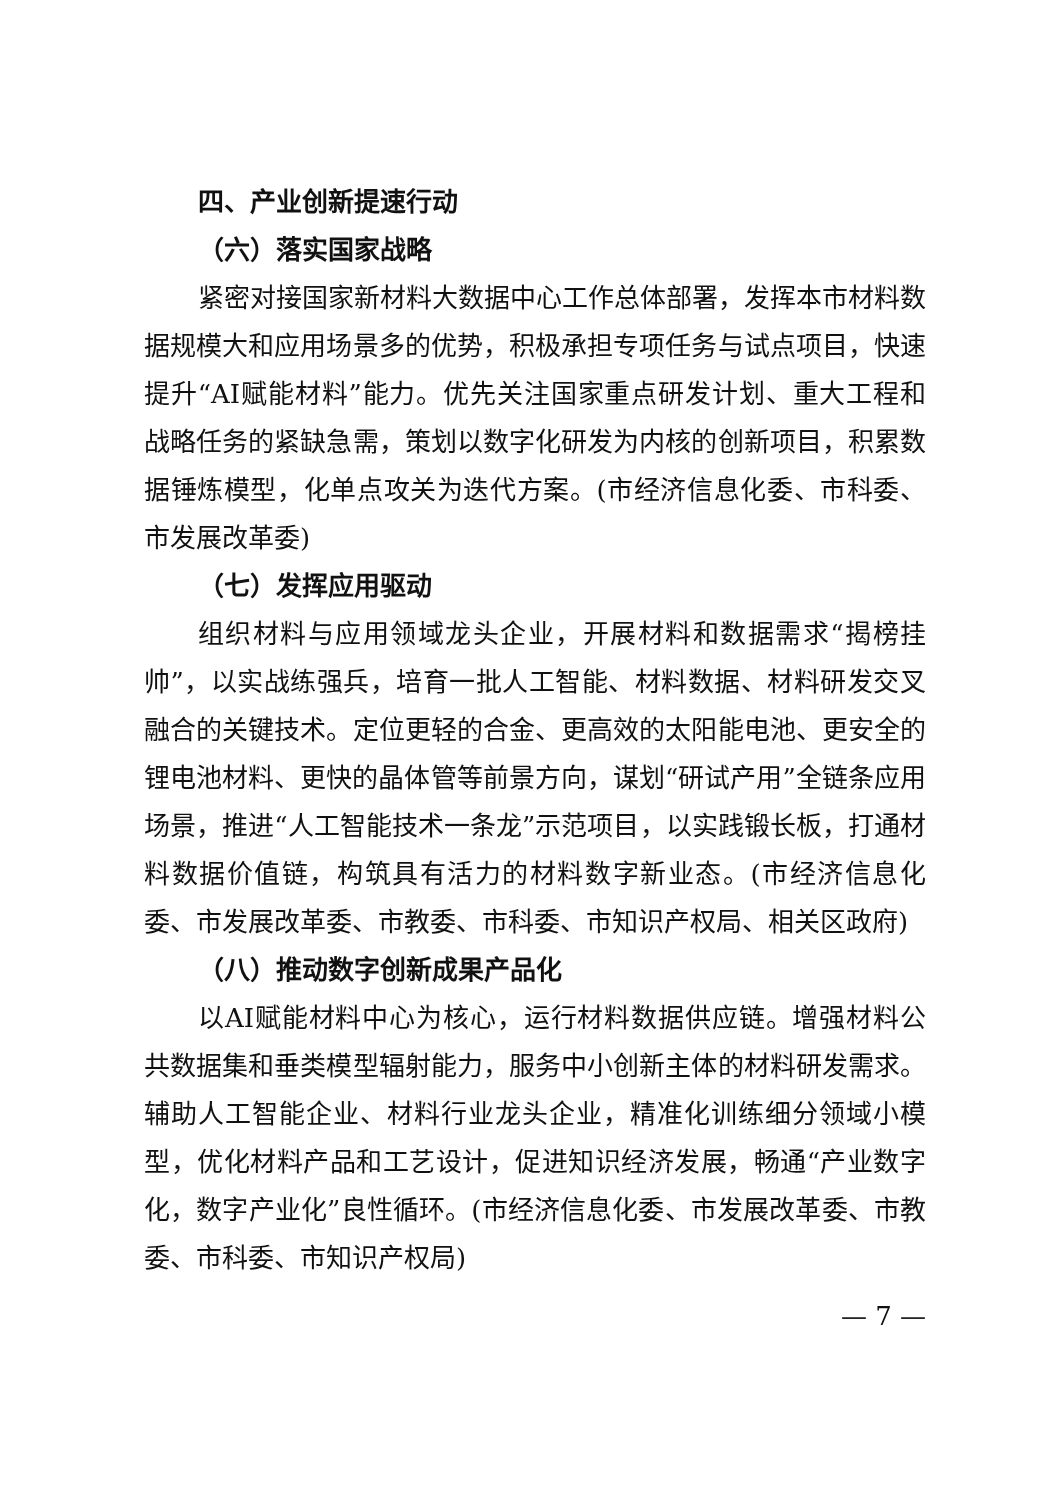四、产业创新提速行动
（六）落实国家战略
紧密对接国家新材料大数据中心工作总体部署，发挥本市材料数据规模大和应用场景多的优势，积极承担专项任务与试点项目，快速提升“AI赋能材料”能力。优先关注国家重点研发计划、重大工程和战略任务的紧缺急需，策划以数字化研发为内核的创新项目，积累数据锤炼模型，化单点攻关为迭代方案。(市经济信息化委、市科委、市发展改革委)
（七）发挥应用驱动
组织材料与应用领域龙头企业，开展材料和数据需求“揭榜挂帅”，以实战练强兵，培育一批人工智能、材料数据、材料研发交叉融合的关键技术。定位更轻的合金、更高效的太阳能电池、更安全的锂电池材料、更快的晶体管等前景方向，谋划“研试产用”全链条应用场景，推进“人工智能技术一条龙”示范项目，以实践锻长板，打通材料数据价值链，构筑具有活力的材料数字新业态。(市经济信息化委、市发展改革委、市教委、市科委、市知识产权局、相关区政府)
（八）推动数字创新成果产品化
以AI赋能材料中心为核心，运行材料数据供应链。增强材料公共数据集和垂类模型辐射能力，服务中小创新主体的材料研发需求。辅助人工智能企业、材料行业龙头企业，精准化训练细分领域小模型，优化材料产品和工艺设计，促进知识经济发展，畅通“产业数字化，数字产业化”良性循环。(市经济信息化委、市发展改革委、市教委、市科委、市知识产权局)
— 7 —